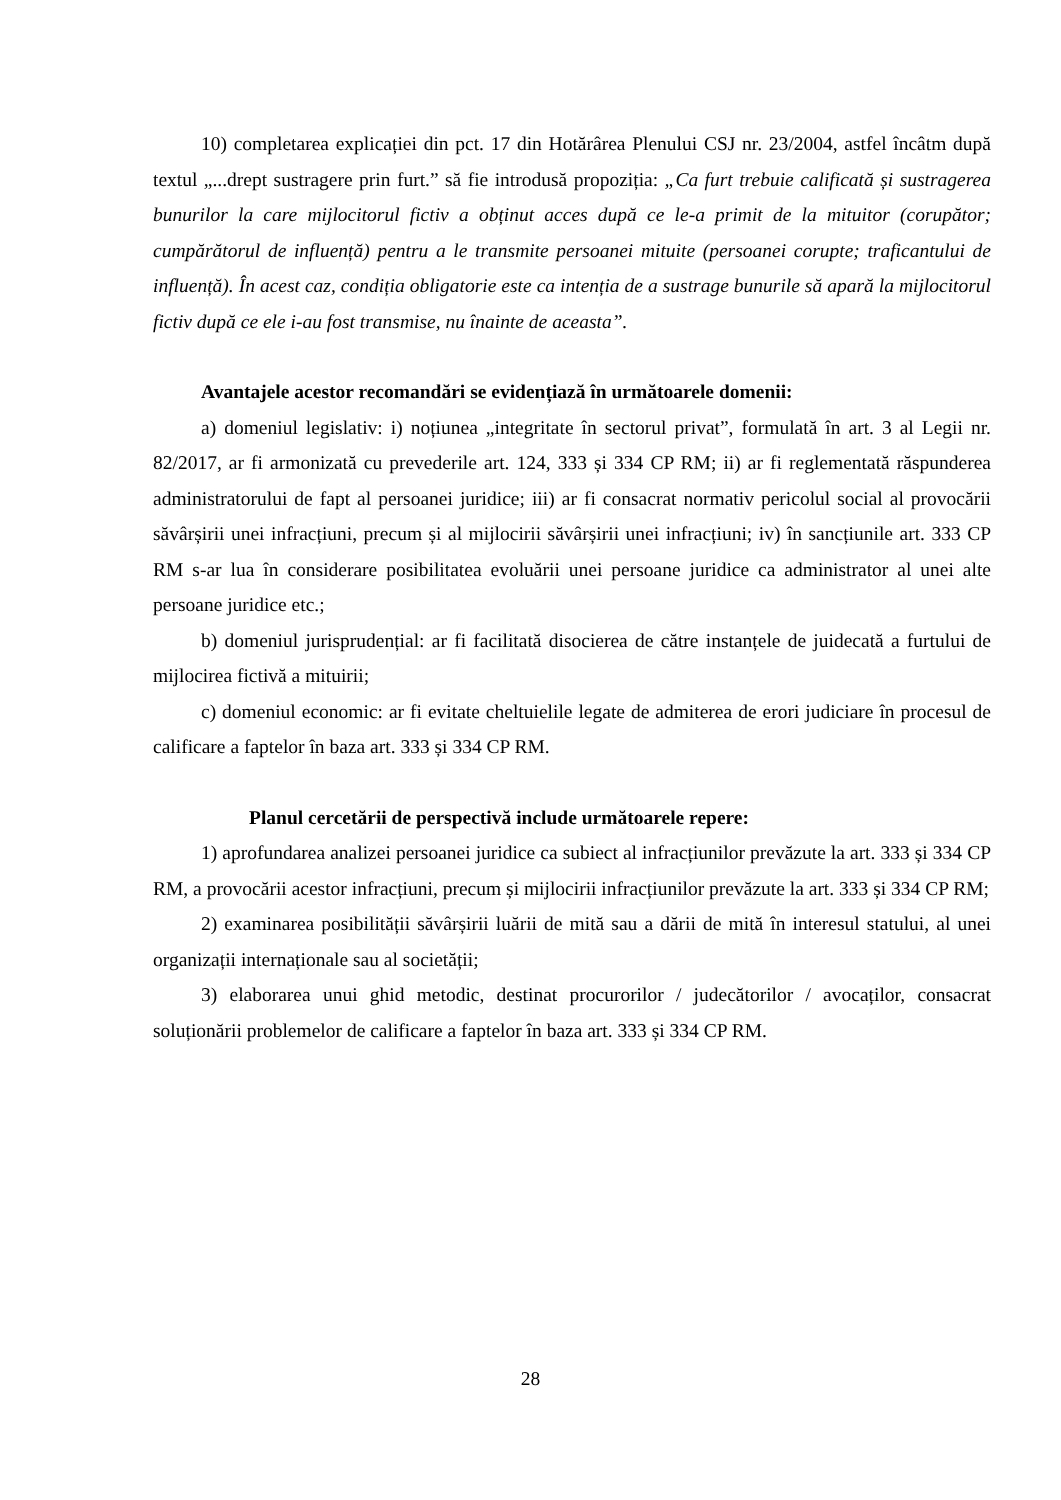10) completarea explicației din pct. 17 din Hotărârea Plenului CSJ nr. 23/2004, astfel încâtm după textul „...drept sustragere prin furt.” să fie introdusă propoziția: „Ca furt trebuie calificată și sustragerea bunurilor la care mijlocitorul fictiv a obținut acces după ce le-a primit de la mituitor (corupător; cumpărătorul de influență) pentru a le transmite persoanei mituite (persoanei corupte; traficantului de influență). În acest caz, condiția obligatorie este ca intenția de a sustrage bunurile să apară la mijlocitorul fictiv după ce ele i-au fost transmise, nu înainte de aceasta”.
Avantajele acestor recomandări se evidențiază în următoarele domenii:
a) domeniul legislativ: i) noțiunea „integritate în sectorul privat”, formulată în art. 3 al Legii nr. 82/2017, ar fi armonizată cu prevederile art. 124, 333 și 334 CP RM; ii) ar fi reglementată răspunderea administratorului de fapt al persoanei juridice; iii) ar fi consacrat normativ pericolul social al provocării săvârșirii unei infracțiuni, precum și al mijlocirii săvârșirii unei infracțiuni; iv) în sancțiunile art. 333 CP RM s-ar lua în considerare posibilitatea evoluării unei persoane juridice ca administrator al unei alte persoane juridice etc.;
b) domeniul jurisprudențial: ar fi facilitată disocierea de către instanțele de juidecată a furtului de mijlocirea fictivă a mituirii;
c) domeniul economic: ar fi evitate cheltuielile legate de admiterea de erori judiciare în procesul de calificare a faptelor în baza art. 333 și 334 CP RM.
Planul cercetării de perspectivă include următoarele repere:
1) aprofundarea analizei persoanei juridice ca subiect al infracțiunilor prevăzute la art. 333 și 334 CP RM, a provocării acestor infracțiuni, precum și mijlocirii infracțiunilor prevăzute la art. 333 și 334 CP RM;
2) examinarea posibilității săvârșirii luării de mită sau a dării de mită în interesul statului, al unei organizații internaționale sau al societății;
3) elaborarea unui ghid metodic, destinat procurorilor / judecătorilor / avocaților, consacrat soluționării problemelor de calificare a faptelor în baza art. 333 și 334 CP RM.
28